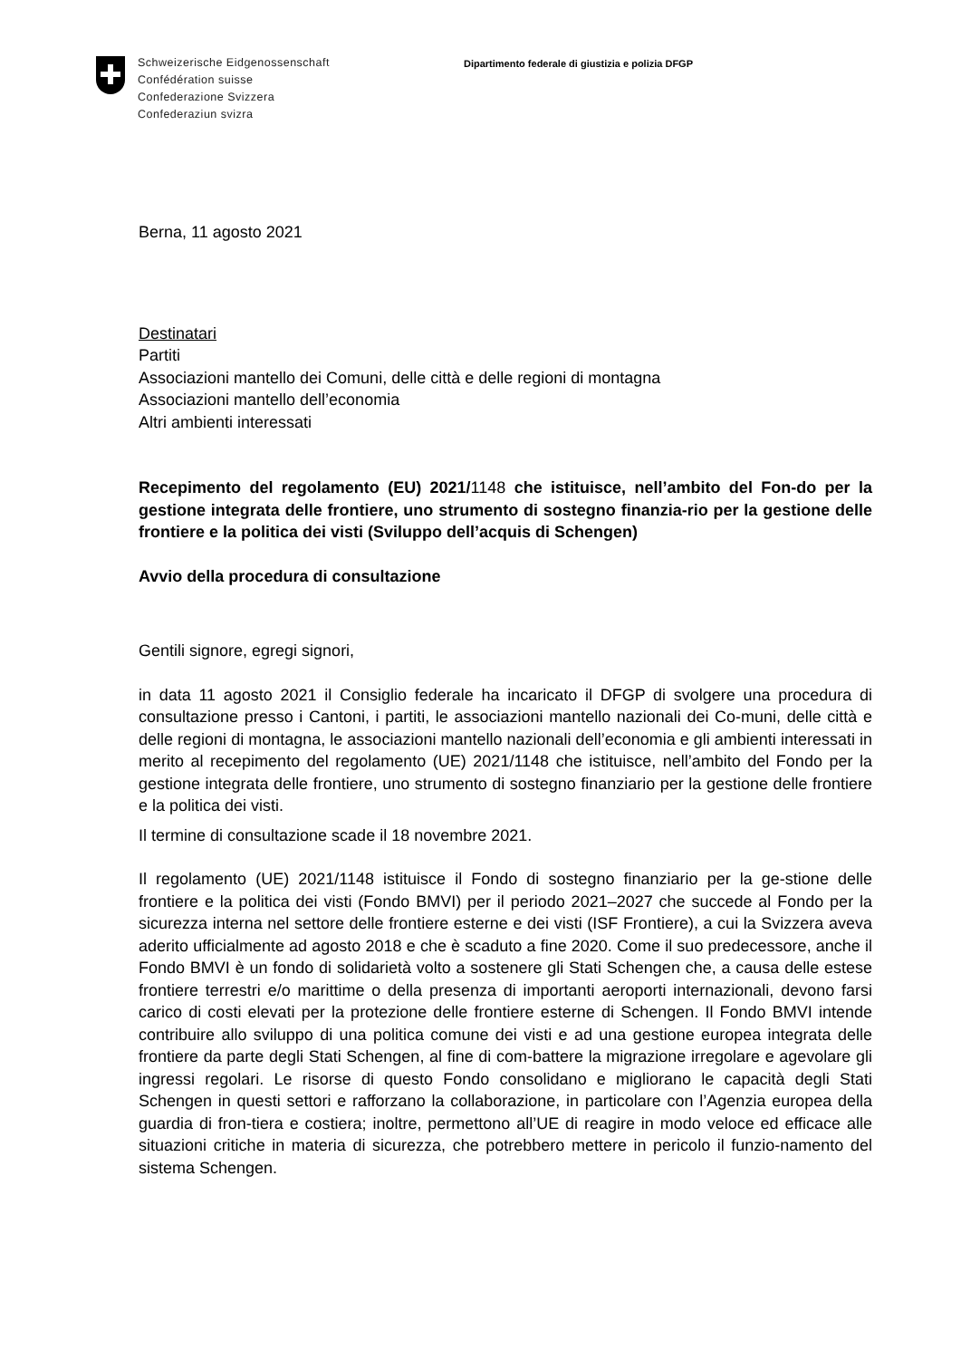Schweizerische Eidgenossenschaft
Confédération suisse
Confederazione Svizzera
Confederaziun svizra
Dipartimento federale di giustizia e polizia DFGP
Berna, 11 agosto 2021
Destinatari
Partiti
Associazioni mantello dei Comuni, delle città e delle regioni di montagna
Associazioni mantello dell’economia
Altri ambienti interessati
Recepimento del regolamento (EU) 2021/1148 che istituisce, nell’ambito del Fon-do per la gestione integrata delle frontiere, uno strumento di sostegno finanzia-rio per la gestione delle frontiere e la politica dei visti (Sviluppo dell’acquis di Schengen)
Avvio della procedura di consultazione
Gentili signore, egregi signori,
in data 11 agosto 2021 il Consiglio federale ha incaricato il DFGP di svolgere una procedura di consultazione presso i Cantoni, i partiti, le associazioni mantello nazionali dei Co-muni, delle città e delle regioni di montagna, le associazioni mantello nazionali dell’economia e gli ambienti interessati in merito al recepimento del regolamento (UE) 2021/1148 che istituisce, nell’ambito del Fondo per la gestione integrata delle frontiere, uno strumento di sostegno finanziario per la gestione delle frontiere e la politica dei visti.
Il termine di consultazione scade il 18 novembre 2021.
Il regolamento (UE) 2021/1148 istituisce il Fondo di sostegno finanziario per la ge-stione delle frontiere e la politica dei visti (Fondo BMVI) per il periodo 2021–2027 che succede al Fondo per la sicurezza interna nel settore delle frontiere esterne e dei visti (ISF Frontiere), a cui la Svizzera aveva aderito ufficialmente ad agosto 2018 e che è scaduto a fine 2020. Come il suo predecessore, anche il Fondo BMVI è un fondo di solidarietà volto a sostenere gli Stati Schengen che, a causa delle estese frontiere terrestri e/o marittime o della presenza di importanti aeroporti internazionali, devono farsi carico di costi elevati per la protezione delle frontiere esterne di Schengen. Il Fondo BMVI intende contribuire allo sviluppo di una politica comune dei visti e ad una gestione europea integrata delle frontiere da parte degli Stati Schengen, al fine di com-battere la migrazione irregolare e agevolare gli ingressi regolari. Le risorse di questo Fondo consolidano e migliorano le capacità degli Stati Schengen in questi settori e rafforzano la collaborazione, in particolare con l’Agenzia europea della guardia di fron-tiera e costiera; inoltre, permettono all’UE di reagire in modo veloce ed efficace alle situazioni critiche in materia di sicurezza, che potrebbero mettere in pericolo il funzio-namento del sistema Schengen.